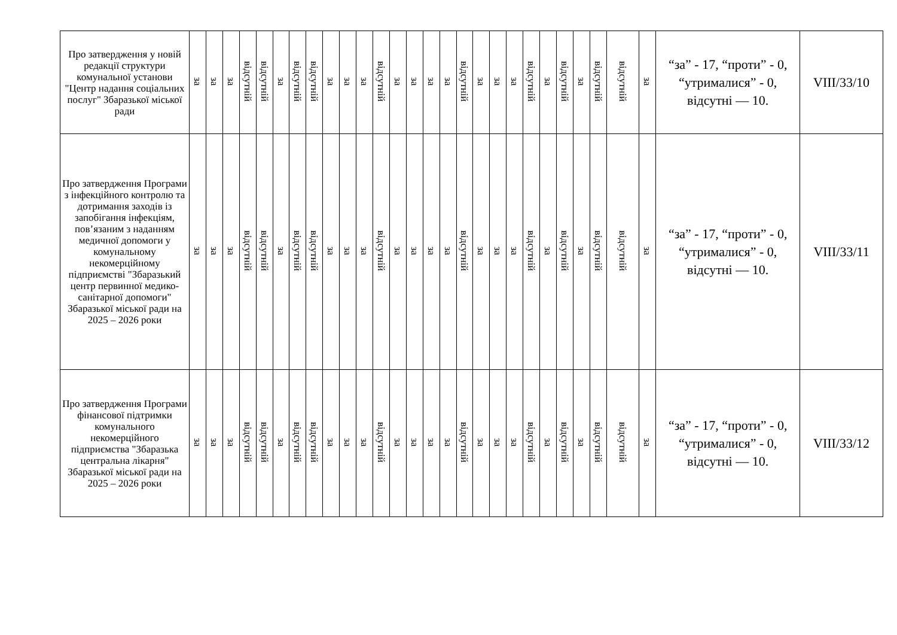| Про затвердження у новій редакції структури комунальної установи "Центр надання соціальних послуг" Збаразької міської ради | за | за | за | відсутній | відсутній | за | відсутній | відсутній | за | за | за | відсутній | за | за | за | за | відсутній | за | за | за | відсутній | за | відсутній | за | відсутній | відсутній | за | “за” - 17, “проти” - 0, “утрималися” - 0, відсутні — 10. | VIII/33/10 |
| Про затвердження Програми з інфекційного контролю та дотримання заходів із запобігання інфекціям, пов’язаним з наданням медичної допомоги у комунальному некомерційному підприємстві "Збаразький центр первинної медико-санітарної допомоги" Збаразької міської ради на 2025 – 2026 роки | за | за | за | відсутній | відсутній | за | відсутній | відсутній | за | за | за | відсутній | за | за | за | за | відсутній | за | за | за | відсутній | за | відсутній | за | відсутній | відсутній | за | “за” - 17, “проти” - 0, “утрималися” - 0, відсутні — 10. | VIII/33/11 |
| Про затвердження Програми фінансової підтримки комунального некомерційного підприємства "Збаразька центральна лікарня" Збаразької міської ради на 2025 – 2026 роки | за | за | за | відсутній | відсутній | за | відсутній | відсутній | за | за | за | відсутній | за | за | за | за | відсутній | за | за | за | відсутній | за | відсутній | за | відсутній | відсутній | за | “за” - 17, “проти” - 0, “утрималися” - 0, відсутні — 10. | VIII/33/12 |